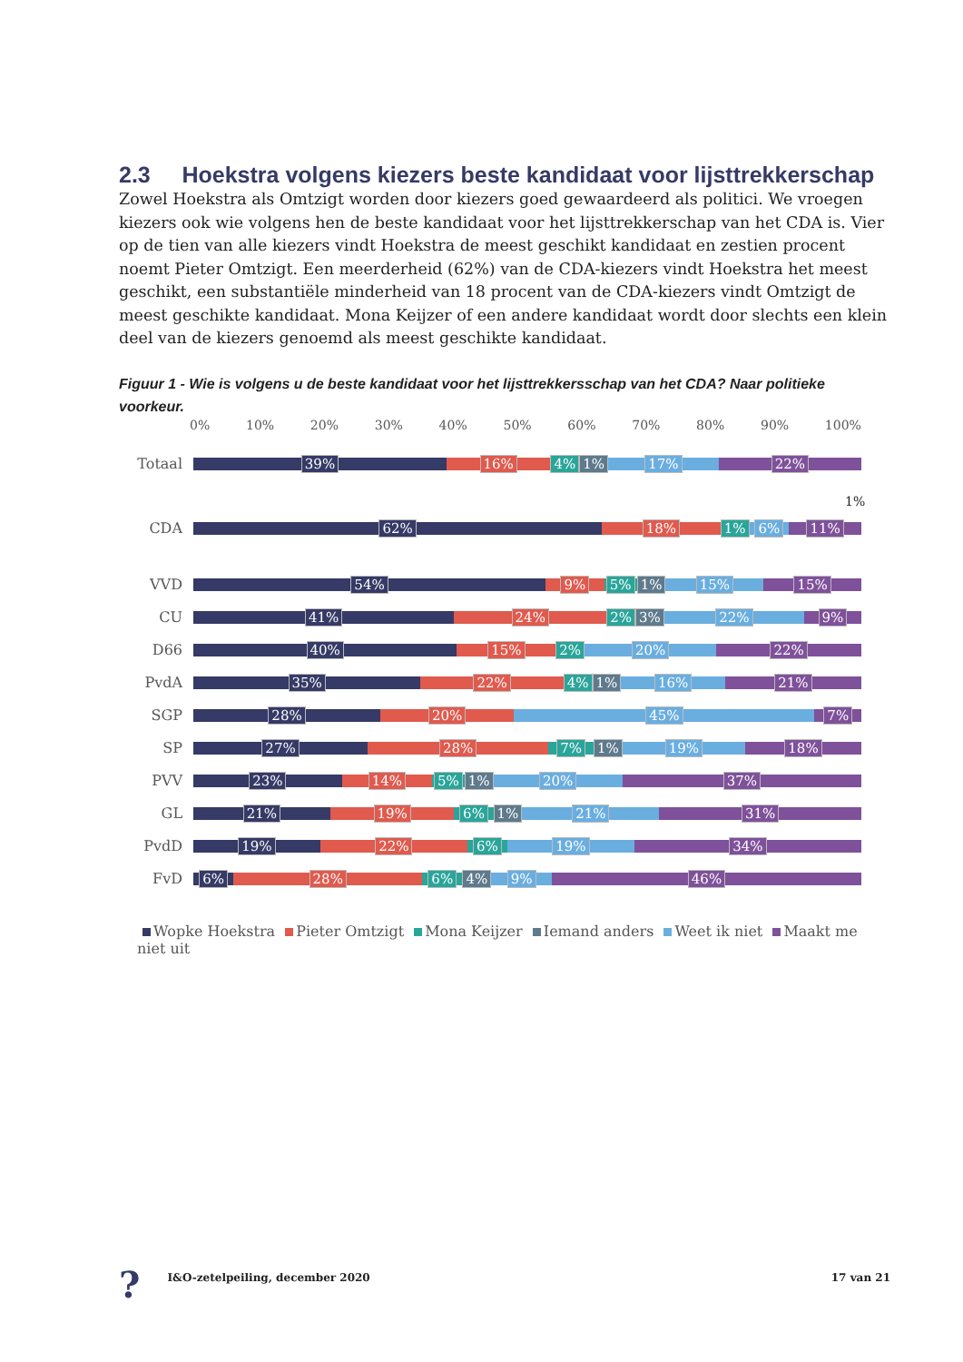2.3 Hoekstra volgens kiezers beste kandidaat voor lijsttrekkerschap
Zowel Hoekstra als Omtzigt worden door kiezers goed gewaardeerd als politici. We vroegen kiezers ook wie volgens hen de beste kandidaat voor het lijsttrekkerschap van het CDA is. Vier op de tien van alle kiezers vindt Hoekstra de meest geschikt kandidaat en zestien procent noemt Pieter Omtzigt. Een meerderheid (62%) van de CDA-kiezers vindt Hoekstra het meest geschikt, een substantiële minderheid van 18 procent van de CDA-kiezers vindt Omtzigt de meest geschikte kandidaat. Mona Keijzer of een andere kandidaat wordt door slechts een klein deel van de kiezers genoemd als meest geschikte kandidaat.
Figuur 1 - Wie is volgens u de beste kandidaat voor het lijsttrekkersschap van het CDA? Naar politieke voorkeur.
0% 10% 20% 30% 40% 50% 60% 70% 80% 90% 100%
Totaal
39% 16% 4% 1% 17% 22%
1%
CDA
62% 18% 1% 6% 11%
VVD
54% 9% 5% 1% 15% 15%
CU
41% 24% 2% 3% 22% 9%
D66
40% 15% 2% 20% 22%
PvdA
35% 22% 4% 1% 16% 21%
SGP
28% 20% 45% 7%
SP
27% 28% 7% 1% 19% 18%
PVV
23% 14% 5% 1% 20% 37%
GL
21% 19% 6% 1% 21% 31%
PvdD
19% 22% 6% 19% 34%
FvD
6% 28% 6% 4% 9% 46%
Wopke Hoekstra Pieter Omtzigt Mona Keijzer Iemand anders Weet ik niet Maakt me niet uit
? I&O-zetelpeiling, december 2020 17 van 21